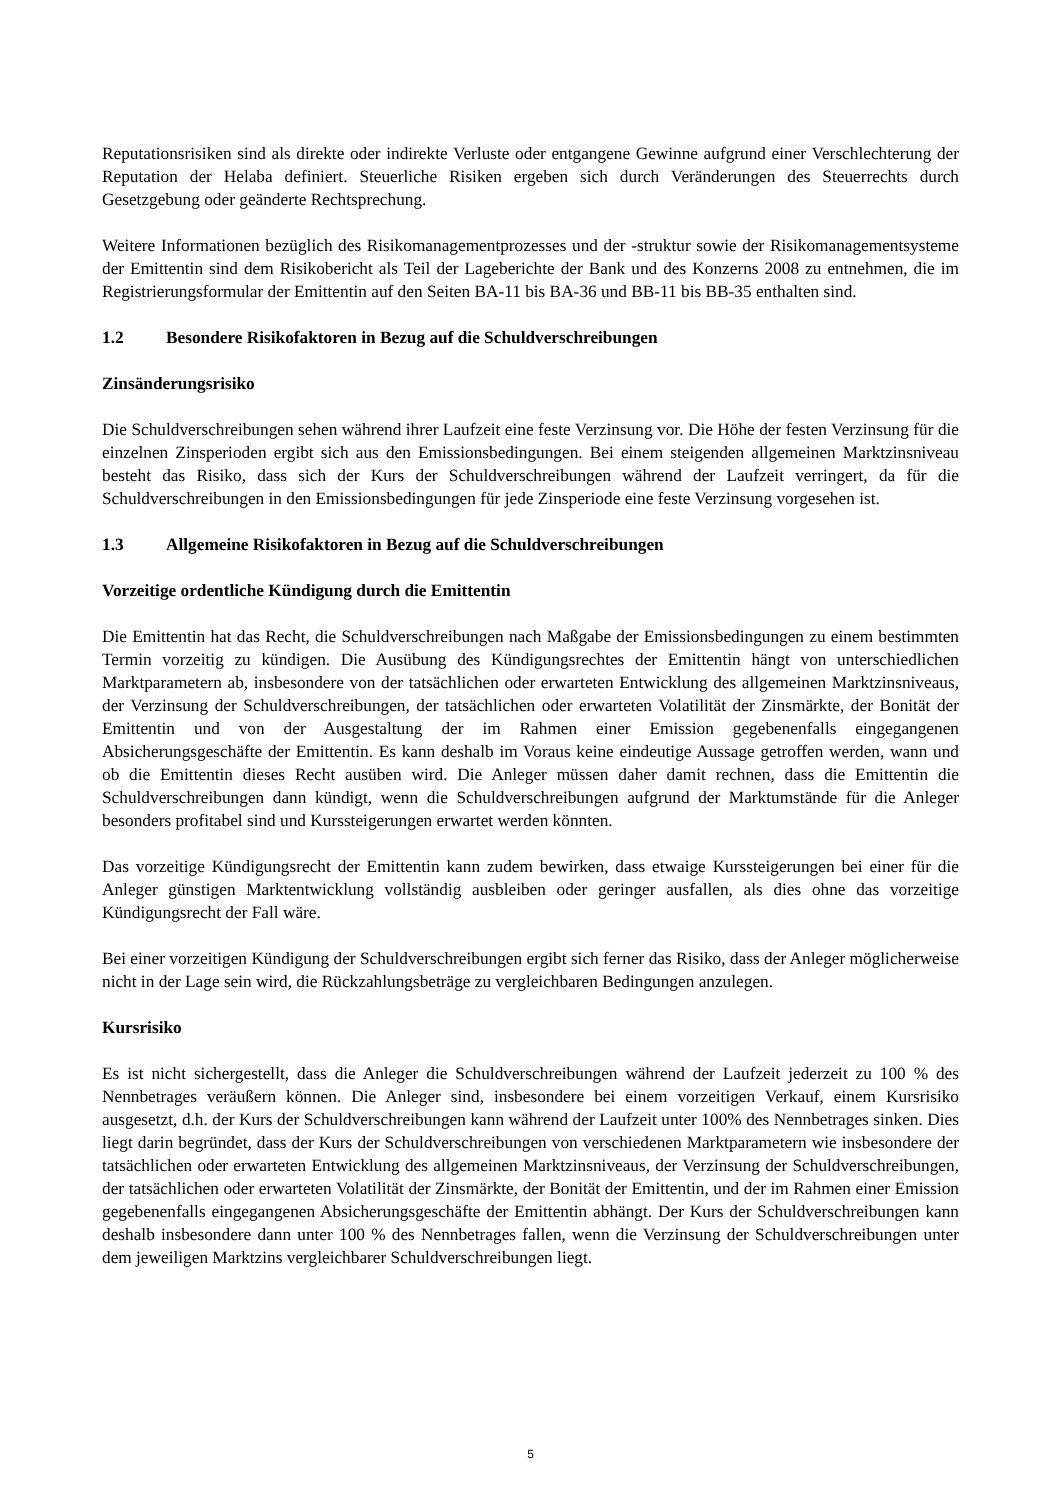Reputationsrisiken sind als direkte oder indirekte Verluste oder entgangene Gewinne aufgrund einer Verschlechterung der Reputation der Helaba definiert. Steuerliche Risiken ergeben sich durch Veränderungen des Steuerrechts durch Gesetzgebung oder geänderte Rechtsprechung.
Weitere Informationen bezüglich des Risikomanagementprozesses und der -struktur sowie der Risikomanagementsysteme der Emittentin sind dem Risikobericht als Teil der Lageberichte der Bank und des Konzerns 2008 zu entnehmen, die im Registrierungsformular der Emittentin auf den Seiten BA-11 bis BA-36 und BB-11 bis BB-35 enthalten sind.
1.2 Besondere Risikofaktoren in Bezug auf die Schuldverschreibungen
Zinsänderungsrisiko
Die Schuldverschreibungen sehen während ihrer Laufzeit eine feste Verzinsung vor. Die Höhe der festen Verzinsung für die einzelnen Zinsperioden ergibt sich aus den Emissionsbedingungen. Bei einem steigenden allgemeinen Marktzinsniveau besteht das Risiko, dass sich der Kurs der Schuldverschreibungen während der Laufzeit verringert, da für die Schuldverschreibungen in den Emissionsbedingungen für jede Zinsperiode eine feste Verzinsung vorgesehen ist.
1.3 Allgemeine Risikofaktoren in Bezug auf die Schuldverschreibungen
Vorzeitige ordentliche Kündigung durch die Emittentin
Die Emittentin hat das Recht, die Schuldverschreibungen nach Maßgabe der Emissionsbedingungen zu einem bestimmten Termin vorzeitig zu kündigen. Die Ausübung des Kündigungsrechtes der Emittentin hängt von unterschiedlichen Marktparametern ab, insbesondere von der tatsächlichen oder erwarteten Entwicklung des allgemeinen Marktzinsniveaus, der Verzinsung der Schuldverschreibungen, der tatsächlichen oder erwarteten Volatilität der Zinsmärkte, der Bonität der Emittentin und von der Ausgestaltung der im Rahmen einer Emission gegebenenfalls eingegangenen Absicherungsgeschäfte der Emittentin. Es kann deshalb im Voraus keine eindeutige Aussage getroffen werden, wann und ob die Emittentin dieses Recht ausüben wird. Die Anleger müssen daher damit rechnen, dass die Emittentin die Schuldverschreibungen dann kündigt, wenn die Schuldverschreibungen aufgrund der Marktumstände für die Anleger besonders profitabel sind und Kurssteigerungen erwartet werden könnten.
Das vorzeitige Kündigungsrecht der Emittentin kann zudem bewirken, dass etwaige Kurssteigerungen bei einer für die Anleger günstigen Marktentwicklung vollständig ausbleiben oder geringer ausfallen, als dies ohne das vorzeitige Kündigungsrecht der Fall wäre.
Bei einer vorzeitigen Kündigung der Schuldverschreibungen ergibt sich ferner das Risiko, dass der Anleger möglicherweise nicht in der Lage sein wird, die Rückzahlungsbeträge zu vergleichbaren Bedingungen anzulegen.
Kursrisiko
Es ist nicht sichergestellt, dass die Anleger die Schuldverschreibungen während der Laufzeit jederzeit zu 100 % des Nennbetrages veräußern können. Die Anleger sind, insbesondere bei einem vorzeitigen Verkauf, einem Kursrisiko ausgesetzt, d.h. der Kurs der Schuldverschreibungen kann während der Laufzeit unter 100% des Nennbetrages sinken. Dies liegt darin begründet, dass der Kurs der Schuldverschreibungen von verschiedenen Marktparametern wie insbesondere der tatsächlichen oder erwarteten Entwicklung des allgemeinen Marktzinsniveaus, der Verzinsung der Schuldverschreibungen, der tatsächlichen oder erwarteten Volatilität der Zinsmärkte, der Bonität der Emittentin, und der im Rahmen einer Emission gegebenenfalls eingegangenen Absicherungsgeschäfte der Emittentin abhängt. Der Kurs der Schuldverschreibungen kann deshalb insbesondere dann unter 100 % des Nennbetrages fallen, wenn die Verzinsung der Schuldverschreibungen unter dem jeweiligen Marktzins vergleichbarer Schuldverschreibungen liegt.
5